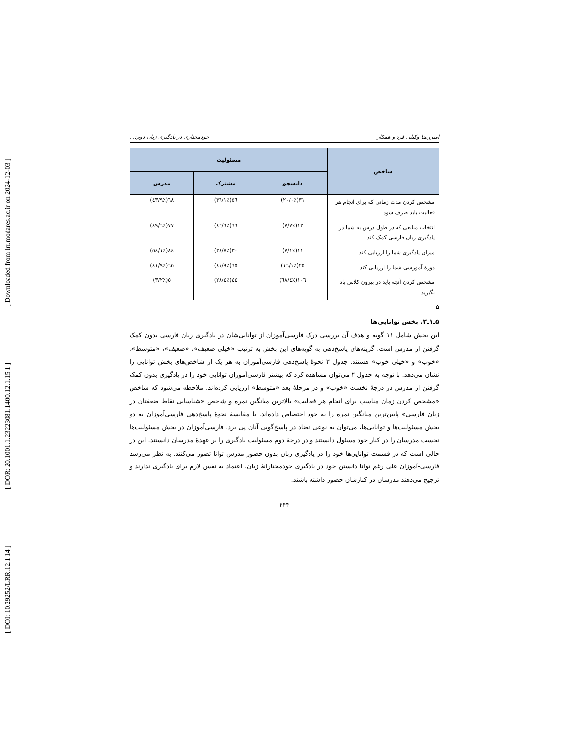[ DOI: 10.29252/LRR.12.1.14 ] [ DOR: 20.1001.1.23223081.1400.12.1.15.1 ] [ Downloaded from lrr.modares.ac.ir on 2024-12-03 ]
امیررضا وکیلی فرد و همکار خودمختاری در یادگیری زبان دوم:...
| شاخص | مسئولیت | | |
| --- | --- | --- | --- |
| | دانشجو | مشترک | مدرس |
| مشخص کردن مدت زمانی که برای انجام هر فعالیت باید صرف شود | ٣١(٪٢٠/٠) | ٥٦(٪٣٦/١) | ٦٨(٪٤٣/٩) |
| انتخاب منابعی که در طول درس به شما در یادگیری زبان فارسی کمک کند | ١٢(٪٧/٧) | ٦٦(٪٤٢/٦) | ٧٧(٪٤٩/٦) |
| میزان یادگیری شما را ارزیابی کند | ١١(٪٧/١) | ٣٠(٪٣٨/٧) | ٨٤(٪٥٤/١) |
| دورهٔ آموزشی شما را ارزیابی کند | ٢٥(٪١٦/١) | ٦٥(٪٤١/٩) | ٦٥(٪٤١/٩) |
| مشخص کردن آنچه باید در بیرون کلاس یاد بگیرید | ١٠٦(٪٦٨/٤) | ٤٤(٪٢٨/٤) | ٥(٪٣/٢) |
۵
۵ـ۱ـ۲. بخش توانایی‌ها
این بخش شامل ۱۱ گویه و هدف آن بررسی درک فارسی‌آموزان از توانایی‌شان در یادگیری زبان فارسی بدون کمک گرفتن از مدرس است. گزینه‌های پاسخ‌دهی به گویه‌های این بخش به ترتیب «خیلی ضعیف»، «ضعیف»، «متوسط»، «خوب» و «خیلی خوب» هستند. جدول ۳ نحوهٔ پاسخ‌دهی فارسی‌آموزان به هر یک از شاخص‌های بخش توانایی را نشان می‌دهد. با توجه به جدول ۳ می‌توان مشاهده کرد که بیشتر فارسی‌آموزان توانایی خود را در یادگیری بدون کمک گرفتن از مدرس در درجهٔ نخست «خوب» و در مرحلهٔ بعد «متوسط» ارزیابی کرده‌اند. ملاحظه می‌شود که شاخص «مشخص کردن زمان مناسب برای انجام هر فعالیت» بالاترین میانگین نمره و شاخص «شناسایی نقاط ضعفتان در زبان فارسی» پایین‌ترین میانگین نمره را به خود اختصاص داده‌اند. با مقایسهٔ نحوهٔ پاسخ‌دهی فارسی‌آموزان به دو بخش مسئولیت‌ها و توانایی‌ها، می‌توان به نوعی تضاد در پاسخ‌گویی آنان پی برد. فارسی‌آموزان در بخش مسئولیت‌ها نخست مدرسان را در کنار خود مسئول دانستند و در درجهٔ دوم مسئولیت یادگیری را بر عهدهٔ مدرسان دانستند. این در حالی است که در قسمت توانایی‌ها خود را در یادگیری زبان بدون حضور مدرس توانا تصور می‌کنند. به نظر می‌رسد فارسی-آموزان علی رغم توانا دانستن خود در یادگیری خودمختارانهٔ زبان، اعتماد به نفس لازم برای یادگیری ندارند و ترجیح می‌دهند مدرسان در کنارشان حضور داشته باشند.
۴۴۴